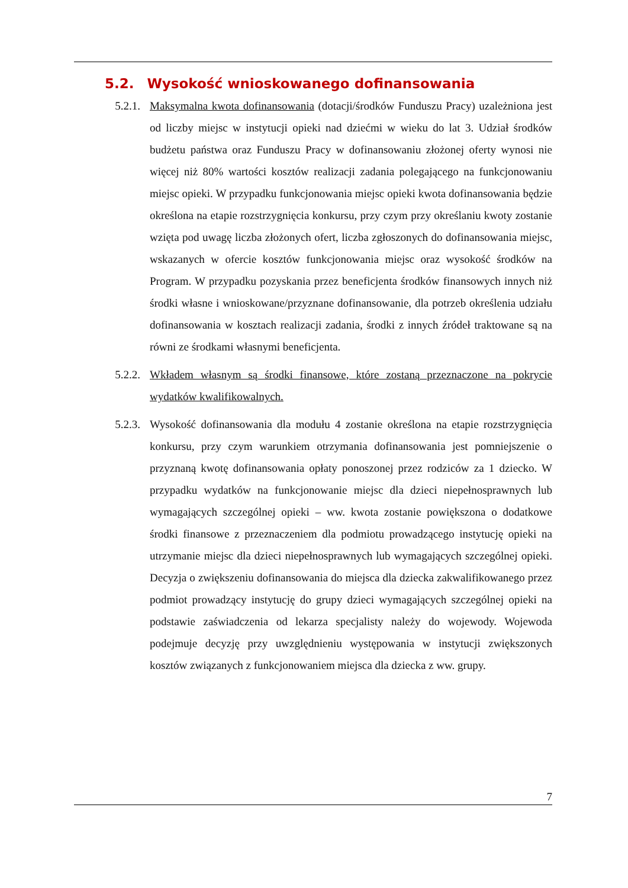5.2. Wysokość wnioskowanego dofinansowania
5.2.1. Maksymalna kwota dofinansowania (dotacji/środków Funduszu Pracy) uzależniona jest od liczby miejsc w instytucji opieki nad dziećmi w wieku do lat 3. Udział środków budżetu państwa oraz Funduszu Pracy w dofinansowaniu złożonej oferty wynosi nie więcej niż 80% wartości kosztów realizacji zadania polegającego na funkcjonowaniu miejsc opieki. W przypadku funkcjonowania miejsc opieki kwota dofinansowania będzie określona na etapie rozstrzygnięcia konkursu, przy czym przy określaniu kwoty zostanie wzięta pod uwagę liczba złożonych ofert, liczba zgłoszonych do dofinansowania miejsc, wskazanych w ofercie kosztów funkcjonowania miejsc oraz wysokość środków na Program. W przypadku pozyskania przez beneficjenta środków finansowych innych niż środki własne i wnioskowane/przyznane dofinansowanie, dla potrzeb określenia udziału dofinansowania w kosztach realizacji zadania, środki z innych źródeł traktowane są na równi ze środkami własnymi beneficjenta.
5.2.2. Wkładem własnym są środki finansowe, które zostaną przeznaczone na pokrycie wydatków kwalifikowalnych.
5.2.3. Wysokość dofinansowania dla modułu 4 zostanie określona na etapie rozstrzygnięcia konkursu, przy czym warunkiem otrzymania dofinansowania jest pomniejszenie o przyznaną kwotę dofinansowania opłaty ponoszonej przez rodziców za 1 dziecko. W przypadku wydatków na funkcjonowanie miejsc dla dzieci niepełnosprawnych lub wymagających szczególnej opieki – ww. kwota zostanie powiększona o dodatkowe środki finansowe z przeznaczeniem dla podmiotu prowadzącego instytucję opieki na utrzymanie miejsc dla dzieci niepełnosprawnych lub wymagających szczególnej opieki. Decyzja o zwiększeniu dofinansowania do miejsca dla dziecka zakwalifikowanego przez podmiot prowadzący instytucję do grupy dzieci wymagających szczególnej opieki na podstawie zaświadczenia od lekarza specjalisty należy do wojewody. Wojewoda podejmuje decyzję przy uwzględnieniu występowania w instytucji zwiększonych kosztów związanych z funkcjonowaniem miejsca dla dziecka z ww. grupy.
7